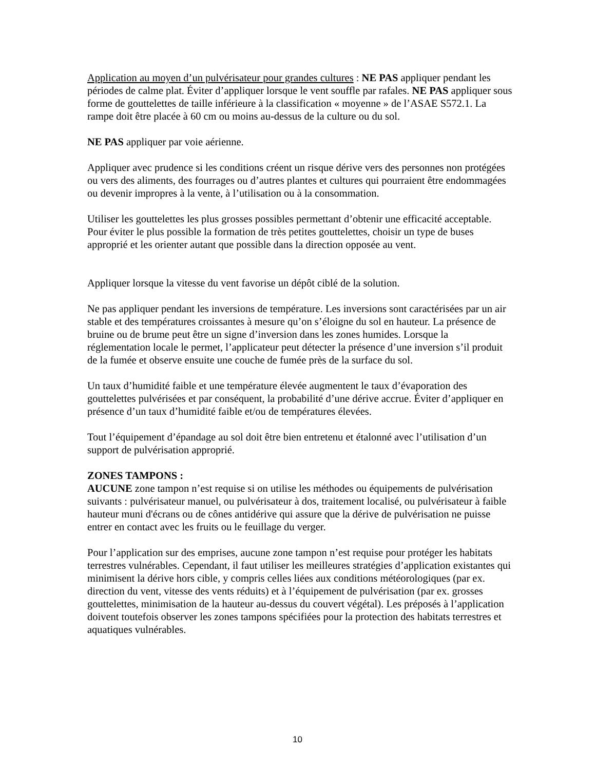Application au moyen d’un pulvérisateur pour grandes cultures : NE PAS appliquer pendant les périodes de calme plat. Éviter d’appliquer lorsque le vent souffle par rafales. NE PAS appliquer sous forme de gouttelettes de taille inférieure à la classification « moyenne » de l’ASAE S572.1. La rampe doit être placée à 60 cm ou moins au-dessus de la culture ou du sol.
NE PAS appliquer par voie aérienne.
Appliquer avec prudence si les conditions créent un risque dérive vers des personnes non protégées ou vers des aliments, des fourrages ou d’autres plantes et cultures qui pourraient être endommagées ou devenir impropres à la vente, à l’utilisation ou à la consommation.
Utiliser les gouttelettes les plus grosses possibles permettant d’obtenir une efficacité acceptable. Pour éviter le plus possible la formation de très petites gouttelettes, choisir un type de buses approprié et les orienter autant que possible dans la direction opposée au vent.
Appliquer lorsque la vitesse du vent favorise un dépôt ciblé de la solution.
Ne pas appliquer pendant les inversions de température. Les inversions sont caractérisées par un air stable et des températures croissantes à mesure qu’on s’éloigne du sol en hauteur. La présence de bruine ou de brume peut être un signe d’inversion dans les zones humides. Lorsque la réglementation locale le permet, l’applicateur peut détecter la présence d’une inversion s’il produit de la fumée et observe ensuite une couche de fumée près de la surface du sol.
Un taux d’humidité faible et une température élevée augmentent le taux d’évaporation des gouttelettes pulvérisées et par conséquent, la probabilité d’une dérive accrue. Éviter d’appliquer en présence d’un taux d’humidité faible et/ou de températures élevées.
Tout l’équipement d’épandage au sol doit être bien entretenu et étalonné avec l’utilisation d’un support de pulvérisation approprié.
ZONES TAMPONS :
AUCUNE zone tampon n’est requise si on utilise les méthodes ou équipements de pulvérisation suivants : pulvérisateur manuel, ou pulvérisateur à dos, traitement localisé, ou pulvérisateur à faible hauteur muni d'écrans ou de cônes antidérive qui assure que la dérive de pulvérisation ne puisse entrer en contact avec les fruits ou le feuillage du verger.
Pour l’application sur des emprises, aucune zone tampon n’est requise pour protéger les habitats terrestres vulnérables. Cependant, il faut utiliser les meilleures stratégies d’application existantes qui minimisent la dérive hors cible, y compris celles liées aux conditions météorologiques (par ex. direction du vent, vitesse des vents réduits) et à l’équipement de pulvérisation (par ex. grosses gouttelettes, minimisation de la hauteur au-dessus du couvert végétal). Les préposés à l’application doivent toutefois observer les zones tampons spécifiées pour la protection des habitats terrestres et aquatiques vulnérables.
10